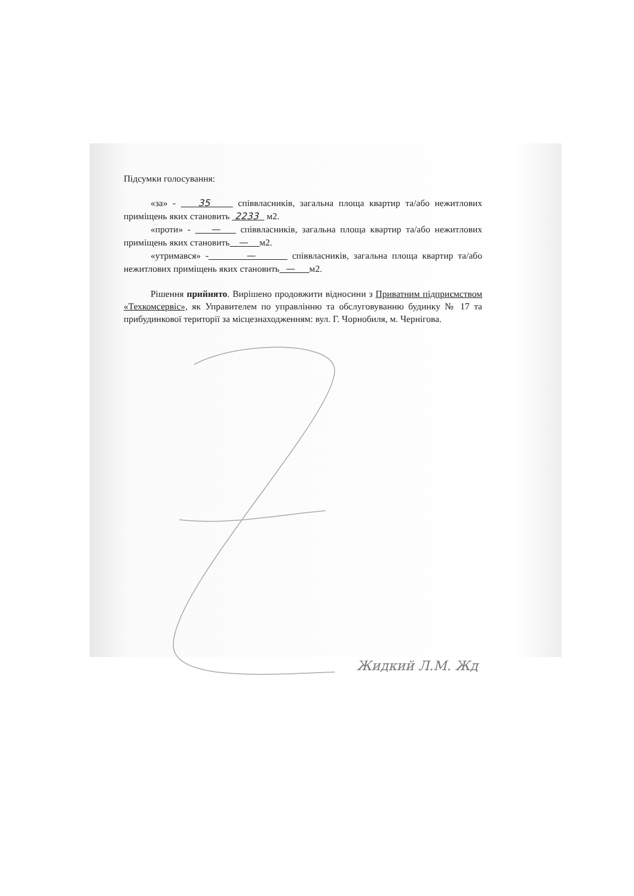Підсумки голосування:
«за» - 35 співвласників, загальна площа квартир та/або нежитлових приміщень яких становить 2233 м2.
«проти» - — співвласників, загальна площа квартир та/або нежитлових приміщень яких становить — м2.
«утримався» - — співвласників, загальна площа квартир та/або нежитлових приміщень яких становить — м2.
Рішення прийнято. Вирішено продовжити відносини з Приватним підприємством «Техкомсервіс», як Управителем по управлінню та обслуговуванню будинку № 17 та прибудинкової території за місцезнаходженням: вул. Г. Чорнобиля, м. Чернігова.
Жидкий Л.М. Жд